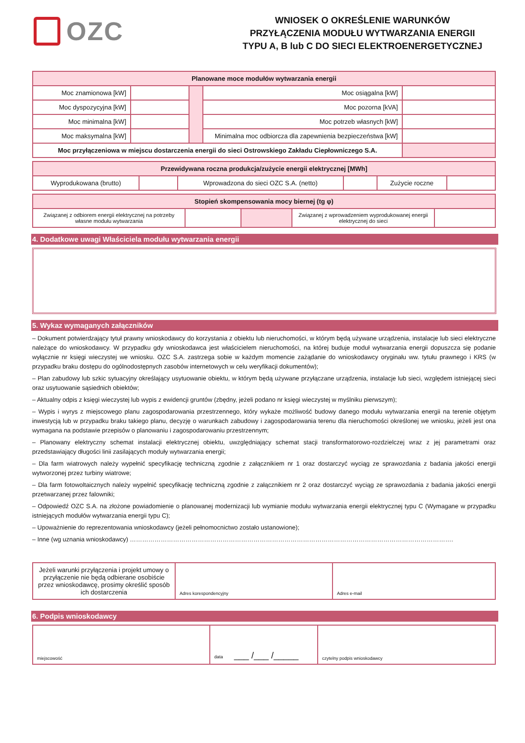OZC
WNIOSEK O OKREŚLENIE WARUNKÓW
PRZYŁĄCZENIA MODUŁU WYTWARZANIA ENERGII
TYPU A, B lub C DO SIECI ELEKTROENERGETYCZNEJ
| Planowane moce modułów wytwarzania energii | | | | |
| --- | --- | --- | --- | --- |
| Moc znamionowa [kW] | | | Moc osiągalna [kW] | |
| Moc dyspozycyjna [kW] | | | Moc pozorna [kVA] | |
| Moc minimalna [kW] | | | Moc potrzeb własnych [kW] | |
| Moc maksymalna [kW] | | | Minimalna moc odbiorcza dla zapewnienia bezpieczeństwa [kW] | |
| Moc przyłączeniowa w miejscu dostarczenia energii do sieci Ostrowskiego Zakładu Ciepłowniczego S.A. | | | | |
| Przewidywana roczna produkcja/zużycie energii elektrycznej [MWh] | | | | | |
| --- | --- | --- | --- | --- | --- |
| Wyprodukowana (brutto) | | Wprowadzona do sieci OZC S.A. (netto) | | Zużycie roczne | |
| Stopień skompensowania mocy biernej (tg φ) | | | | |
| --- | --- | --- | --- | --- |
| Związanej z odbiorem energii elektrycznej na potrzeby własne modułu wytwarzania | | | Związanej z wprowadzeniem wyprodukowanej energii elektrycznej do sieci | |
4. Dodatkowe uwagi Właściciela modułu wytwarzania energii
5. Wykaz wymaganych załączników
– Dokument potwierdzający tytuł prawny wnioskodawcy do korzystania z obiektu lub nieruchomości, w którym będą używane urządzenia, instalacje lub sieci elektryczne należące do wnioskodawcy. W przypadku gdy wnioskodawca jest właścicielem nieruchomości, na której buduje moduł wytwarzania energii dopuszcza się podanie wyłącznie nr księgi wieczystej we wniosku. OZC S.A. zastrzega sobie w każdym momencie zażądanie do wnioskodawcy oryginału ww. tytułu prawnego i KRS (w przypadku braku dostępu do ogólnodostępnych zasobów internetowych w celu weryfikacji dokumentów);
– Plan zabudowy lub szkic sytuacyjny określający usytuowanie obiektu, w którym będą używane przyłączane urządzenia, instalacje lub sieci, względem istniejącej sieci oraz usytuowanie sąsiednich obiektów;
– Aktualny odpis z księgi wieczystej lub wypis z ewidencji gruntów (zbędny, jeżeli podano nr księgi wieczystej w myślniku pierwszym);
– Wypis i wyrys z miejscowego planu zagospodarowania przestrzennego, który wykaże możliwość budowy danego modułu wytwarzania energii na terenie objętym inwestycją lub w przypadku braku takiego planu, decyzję o warunkach zabudowy i zagospodarowania terenu dla nieruchomości określonej we wniosku, jeżeli jest ona wymagana na podstawie przepisów o planowaniu i zagospodarowaniu przestrzennym;
– Planowany elektryczny schemat instalacji elektrycznej obiektu, uwzględniający schemat stacji transformatorowo-rozdzielczej wraz z jej parametrami oraz przedstawiający długości linii zasilających moduły wytwarzania energii;
– Dla farm wiatrowych należy wypełnić specyfikację techniczną zgodnie z załącznikiem nr 1 oraz dostarczyć wyciąg ze sprawozdania z badania jakości energii wytworzonej przez turbiny wiatrowe;
– Dla farm fotowoltaicznych należy wypełnić specyfikację techniczną zgodnie z załącznikiem nr 2 oraz dostarczyć wyciąg ze sprawozdania z badania jakości energii przetwarzanej przez falowniki;
– Odpowiedź OZC S.A. na złożone powiadomienie o planowanej modernizacji lub wymianie modułu wytwarzania energii elektrycznej typu C (Wymagane w przypadku istniejących modułów wytwarzania energii typu C);
– Upoważnienie do reprezentowania wnioskodawcy (jeżeli pełnomocnictwo zostało ustanowione);
– Inne (wg uznania wnioskodawcy) ………………………………………………………………………………………………………………………………………….
| Jeżeli warunki przyłączenia i projekt umowy o przyłączenie nie będą odbierane osobiście przez wnioskodawcę, prosimy określić sposób ich dostarczenia | Adres korespondencyjny | Adres e-mail |
6. Podpis wnioskodawcy
| miejscowość | data ___ /___ /_____ | czytelny podpis wnioskodawcy |